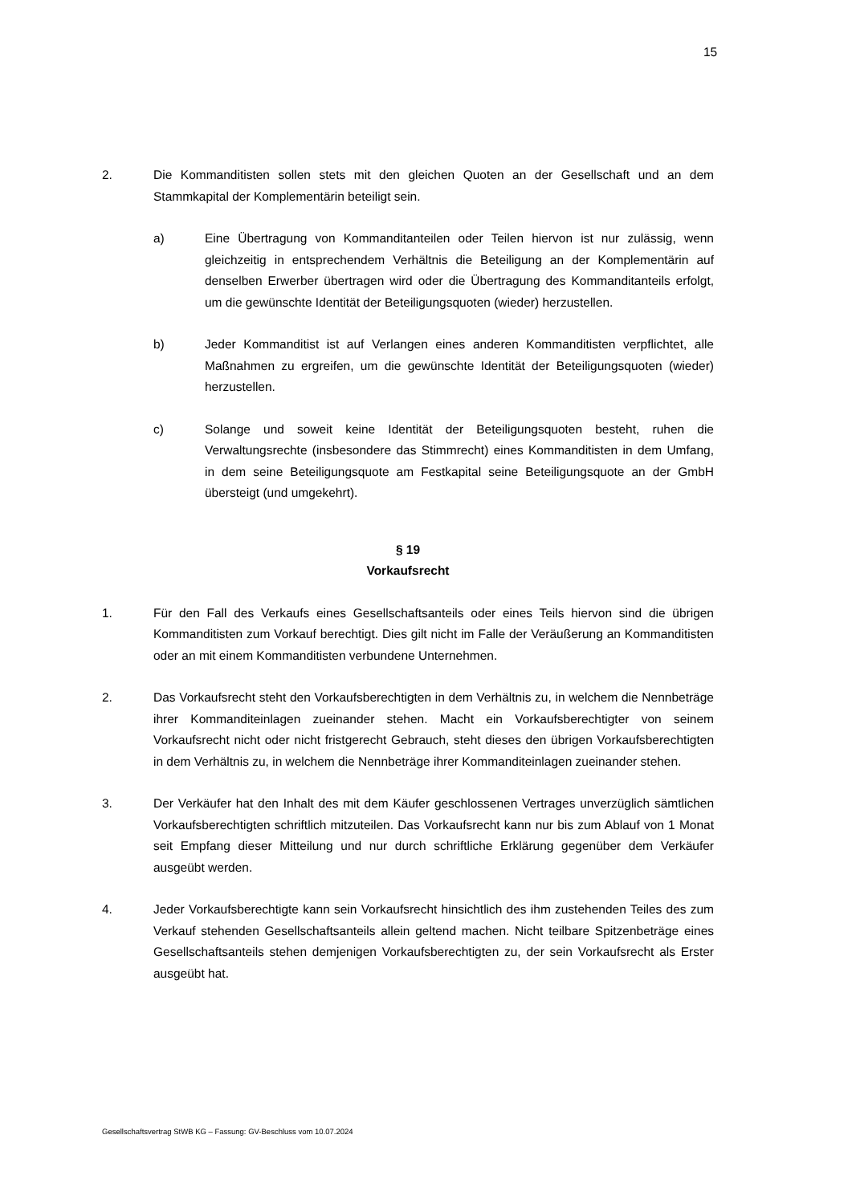15
2. Die Kommanditisten sollen stets mit den gleichen Quoten an der Gesellschaft und an dem Stammkapital der Komplementärin beteiligt sein.
a) Eine Übertragung von Kommanditanteilen oder Teilen hiervon ist nur zulässig, wenn gleichzeitig in entsprechendem Verhältnis die Beteiligung an der Komplementärin auf denselben Erwerber übertragen wird oder die Übertragung des Kommanditanteils erfolgt, um die gewünschte Identität der Beteiligungsquoten (wieder) herzustellen.
b) Jeder Kommanditist ist auf Verlangen eines anderen Kommanditisten verpflichtet, alle Maßnahmen zu ergreifen, um die gewünschte Identität der Beteiligungsquoten (wieder) herzustellen.
c) Solange und soweit keine Identität der Beteiligungsquoten besteht, ruhen die Verwaltungsrechte (insbesondere das Stimmrecht) eines Kommanditisten in dem Umfang, in dem seine Beteiligungsquote am Festkapital seine Beteiligungsquote an der GmbH übersteigt (und umgekehrt).
§ 19
Vorkaufsrecht
1. Für den Fall des Verkaufs eines Gesellschaftsanteils oder eines Teils hiervon sind die übrigen Kommanditisten zum Vorkauf berechtigt. Dies gilt nicht im Falle der Veräußerung an Kommanditisten oder an mit einem Kommanditisten verbundene Unternehmen.
2. Das Vorkaufsrecht steht den Vorkaufsberechtigten in dem Verhältnis zu, in welchem die Nennbeträge ihrer Kommanditeinlagen zueinander stehen. Macht ein Vorkaufsberechtigter von seinem Vorkaufsrecht nicht oder nicht fristgerecht Gebrauch, steht dieses den übrigen Vorkaufsberechtigten in dem Verhältnis zu, in welchem die Nennbeträge ihrer Kommanditeinlagen zueinander stehen.
3. Der Verkäufer hat den Inhalt des mit dem Käufer geschlossenen Vertrages unverzüglich sämtlichen Vorkaufsberechtigten schriftlich mitzuteilen. Das Vorkaufsrecht kann nur bis zum Ablauf von 1 Monat seit Empfang dieser Mitteilung und nur durch schriftliche Erklärung gegenüber dem Verkäufer ausgeübt werden.
4. Jeder Vorkaufsberechtigte kann sein Vorkaufsrecht hinsichtlich des ihm zustehenden Teiles des zum Verkauf stehenden Gesellschaftsanteils allein geltend machen. Nicht teilbare Spitzenbeträge eines Gesellschaftsanteils stehen demjenigen Vorkaufsberechtigten zu, der sein Vorkaufsrecht als Erster ausgeübt hat.
Gesellschaftsvertrag StWB KG – Fassung: GV-Beschluss vom 10.07.2024